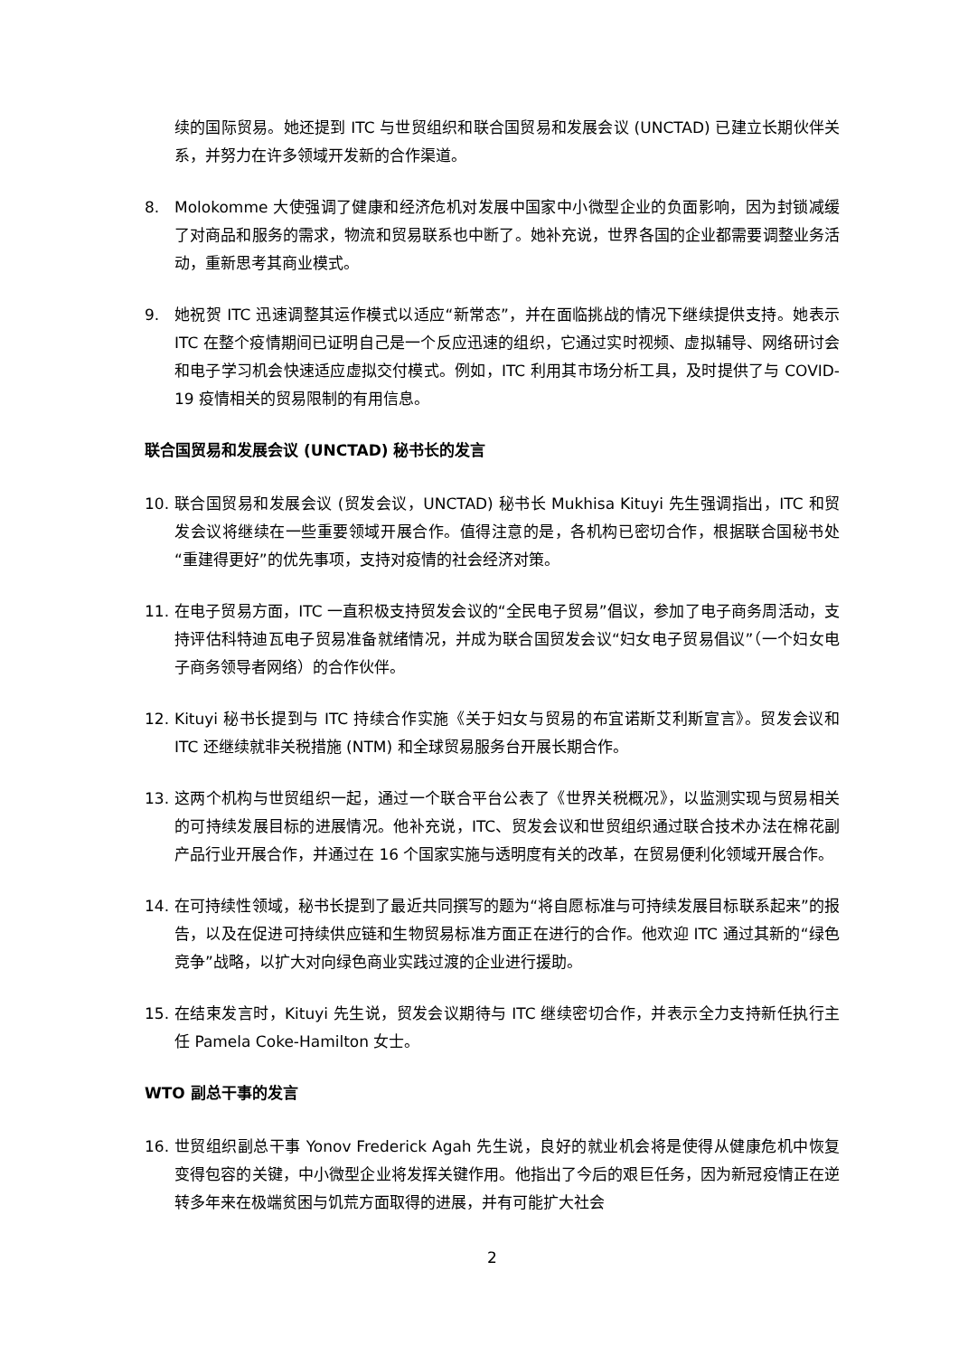续的国际贸易。她还提到 ITC 与世贸组织和联合国贸易和发展会议 (UNCTAD) 已建立长期伙伴关系，并努力在许多领域开发新的合作渠道。
8. Molokomme 大使强调了健康和经济危机对发展中国家中小微型企业的负面影响，因为封锁减缓了对商品和服务的需求，物流和贸易联系也中断了。她补充说，世界各国的企业都需要调整业务活动，重新思考其商业模式。
9. 她祝贺 ITC 迅速调整其运作模式以适应“新常态”，并在面临挑战的情况下继续提供支持。她表示 ITC 在整个疫情期间已证明自己是一个反应迅速的组织，它通过实时视频、虚拟辅导、网络研讨会和电子学习机会快速适应虚拟交付模式。例如，ITC 利用其市场分析工具，及时提供了与 COVID-19 疫情相关的贸易限制的有用信息。
联合国贸易和发展会议 (UNCTAD) 秘书长的发言
10. 联合国贸易和发展会议 (贸发会议，UNCTAD) 秘书长 Mukhisa Kituyi 先生强调指出，ITC 和贸发会议将继续在一些重要领域开展合作。值得注意的是，各机构已密切合作，根据联合国秘书处“重建得更好”的优先事项，支持对疫情的社会经济对策。
11. 在电子贸易方面，ITC 一直积极支持贸发会议的“全民电子贸易”倡议，参加了电子商务周活动，支持评估科特迪瓦电子贸易准备就绪情况，并成为联合国贸发会议“妇女电子贸易倡议”（一个妇女电子商务领导者网络）的合作伙伴。
12. Kituyi 秘书长提到与 ITC 持续合作实施《关于妇女与贸易的布宜诺斯艾利斯宣言》。贸发会议和 ITC 还继续就非关税措施 (NTM) 和全球贸易服务台开展长期合作。
13. 这两个机构与世贸组织一起，通过一个联合平台公表了《世界关税概况》，以监测实现与贸易相关的可持续发展目标的进展情况。他补充说，ITC、贸发会议和世贸组织通过联合技术办法在棉花副产品行业开展合作，并通过在 16 个国家实施与透明度有关的改革，在贸易便利化领域开展合作。
14. 在可持续性领域，秘书长提到了最近共同撰写的题为“将自愿标准与可持续发展目标联系起来”的报告，以及在促进可持续供应链和生物贸易标准方面正在进行的合作。他欢迎 ITC 通过其新的“绿色竞争”战略，以扩大对向绿色商业实践过渡的企业进行援助。
15. 在结束发言时，Kituyi 先生说，贸发会议期待与 ITC 继续密切合作，并表示全力支持新任执行主任 Pamela Coke-Hamilton 女士。
WTO 副总干事的发言
16. 世贸组织副总干事 Yonov Frederick Agah 先生说，良好的就业机会将是使得从健康危机中恢复变得包容的关键，中小微型企业将发挥关键作用。他指出了今后的艰巨任务，因为新冠疫情正在逆转多年来在极端贫困与饥荒方面取得的进展，并有可能扩大社会
2